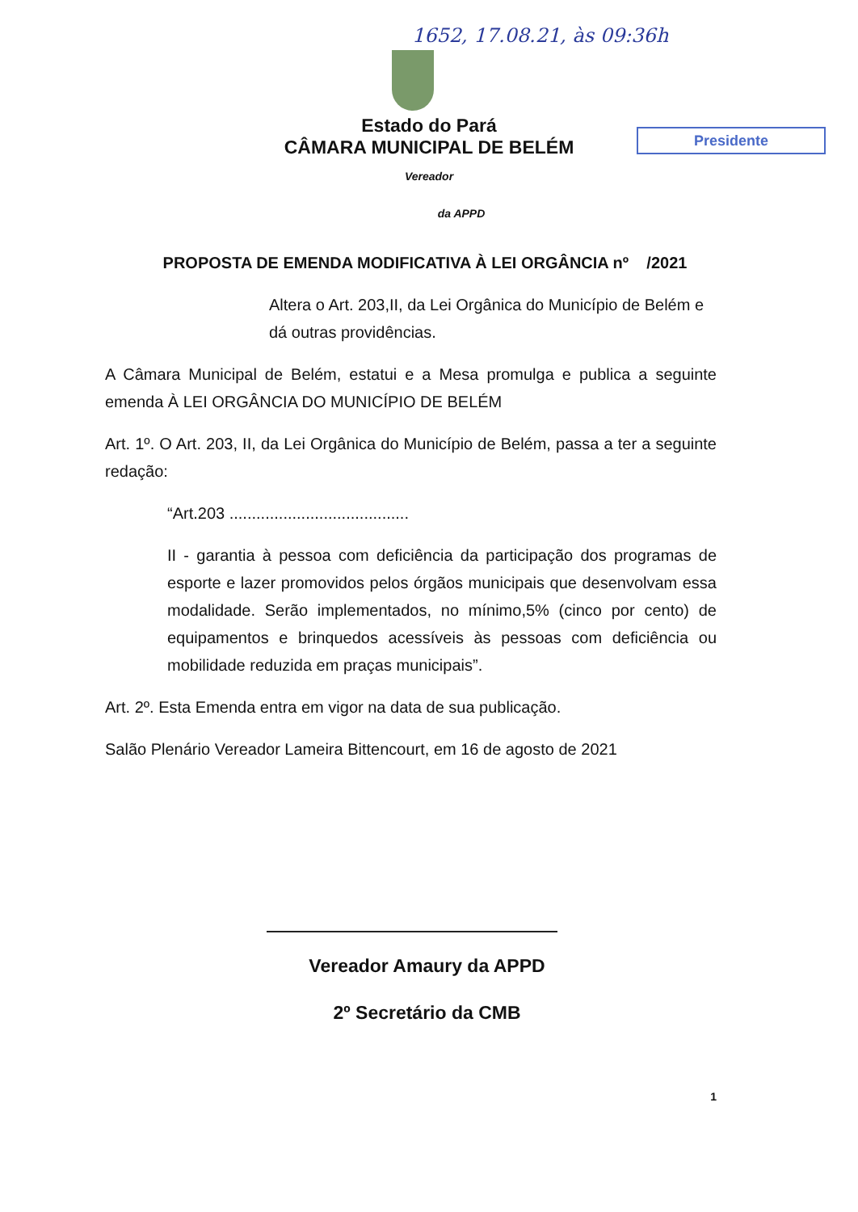1652, 17.08.21, às 09:36h
Presidente
Estado do Pará
CÂMARA MUNICIPAL DE BELÉM
Vereador
da APPD
PROPOSTA DE EMENDA MODIFICATIVA À LEI ORGÂNCIA nº /2021
Altera o Art. 203,II, da Lei Orgânica do Município de Belém e dá outras providências.
A Câmara Municipal de Belém, estatui e a Mesa promulga e publica a seguinte emenda À LEI ORGÂNCIA DO MUNICÍPIO DE BELÉM
Art. 1º. O Art. 203, II, da Lei Orgânica do Município de Belém, passa a ter a seguinte redação:
“Art.203 ........................................
II - garantia à pessoa com deficiência da participação dos programas de esporte e lazer promovidos pelos órgãos municipais que desenvolvam essa modalidade. Serão implementados, no mínimo,5% (cinco por cento) de equipamentos e brinquedos acessíveis às pessoas com deficiência ou mobilidade reduzida em praças municipais”.
Art. 2º. Esta Emenda entra em vigor na data de sua publicação.
Salão Plenário Vereador Lameira Bittencourt, em 16 de agosto de 2021
Vereador Amaury da APPD
2º Secretário da CMB
1